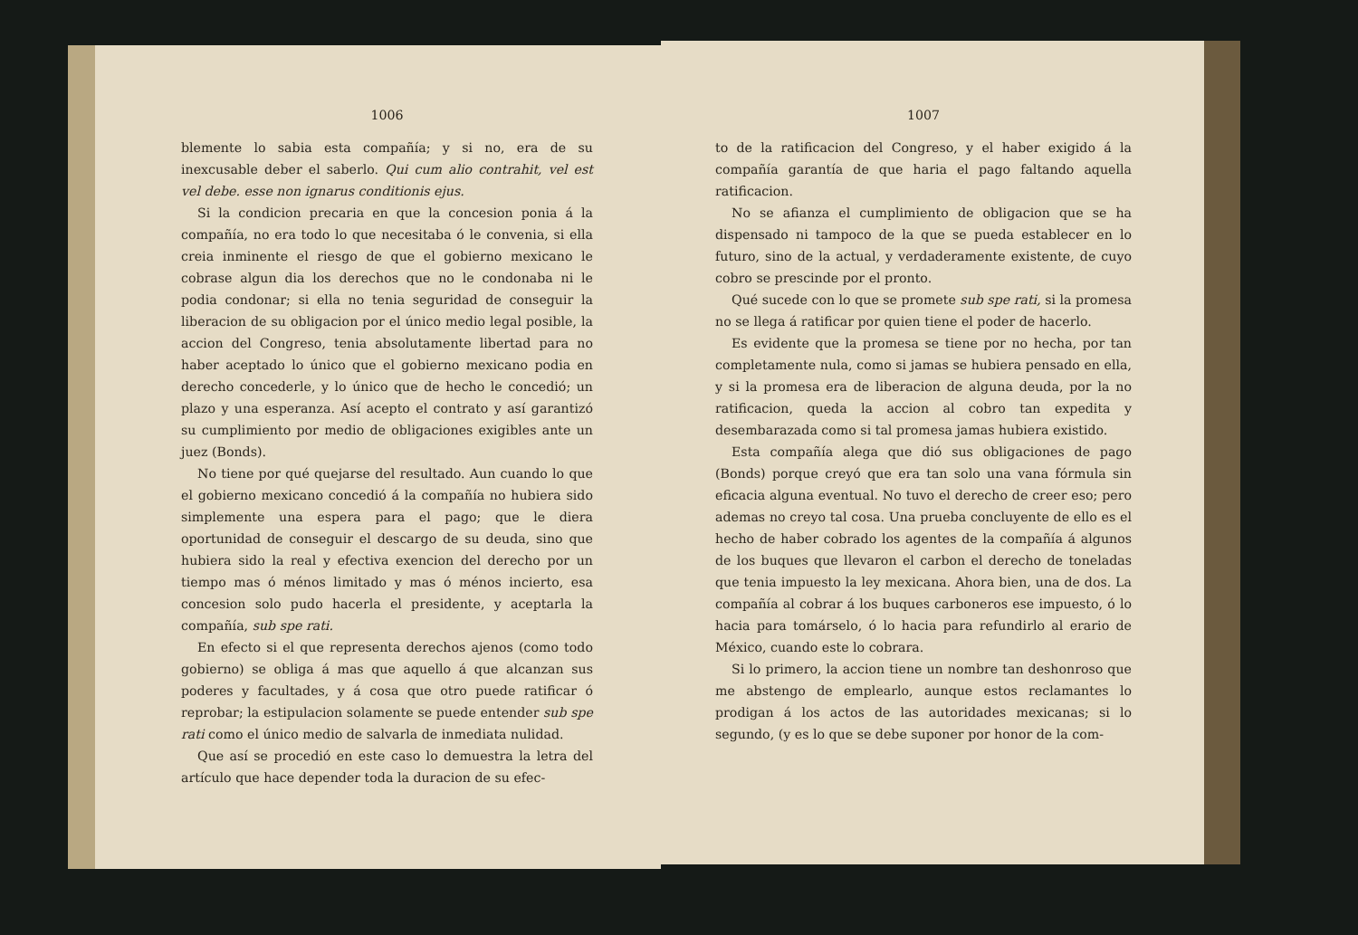1006
blemente lo sabia esta compañía; y si no, era de su inexcusable deber el saberlo. Qui cum alio contrahit, vel est vel debe. esse non ignarus conditionis ejus.
Si la condicion precaria en que la concesion ponia á la compañía, no era todo lo que necesitaba ó le convenia, si ella creia inminente el riesgo de que el gobierno mexicano le cobrase algun dia los derechos que no le condonaba ni le podia condonar; si ella no tenia seguridad de conseguir la liberacion de su obligacion por el único medio legal posible, la accion del Congreso, tenia absolutamente libertad para no haber aceptado lo único que el gobierno mexicano podia en derecho concederle, y lo único que de hecho le concedió; un plazo y una esperanza. Así acepto el contrato y así garantizó su cumplimiento por medio de obligaciones exigibles ante un juez (Bonds).
No tiene por qué quejarse del resultado. Aun cuando lo que el gobierno mexicano concedió á la compañía no hubiera sido simplemente una espera para el pago; que le diera oportunidad de conseguir el descargo de su deuda, sino que hubiera sido la real y efectiva exencion del derecho por un tiempo mas ó ménos limitado y mas ó ménos incierto, esa concesion solo pudo hacerla el presidente, y aceptarla la compañía, sub spe rati.
En efecto si el que representa derechos ajenos (como todo gobierno) se obliga á mas que aquello á que alcanzan sus poderes y facultades, y á cosa que otro puede ratificar ó reprobar; la estipulacion solamente se puede entender sub spe rati como el único medio de salvarla de inmediata nulidad.
Que así se procedió en este caso lo demuestra la letra del artículo que hace depender toda la duracion de su efec-
1007
to de la ratificacion del Congreso, y el haber exigido á la compañía garantía de que haria el pago faltando aquella ratificacion.
No se afianza el cumplimiento de obligacion que se ha dispensado ni tampoco de la que se pueda establecer en lo futuro, sino de la actual, y verdaderamente existente, de cuyo cobro se prescinde por el pronto.
Qué sucede con lo que se promete sub spe rati, si la promesa no se llega á ratificar por quien tiene el poder de hacerlo.
Es evidente que la promesa se tiene por no hecha, por tan completamente nula, como si jamas se hubiera pensado en ella, y si la promesa era de liberacion de alguna deuda, por la no ratificacion, queda la accion al cobro tan expedita y desembarazada como si tal promesa jamas hubiera existido.
Esta compañía alega que dió sus obligaciones de pago (Bonds) porque creyó que era tan solo una vana fórmula sin eficacia alguna eventual. No tuvo el derecho de creer eso; pero ademas no creyo tal cosa. Una prueba concluyente de ello es el hecho de haber cobrado los agentes de la compañía á algunos de los buques que llevaron el carbon el derecho de toneladas que tenia impuesto la ley mexicana. Ahora bien, una de dos. La compañía al cobrar á los buques carboneros ese impuesto, ó lo hacia para tomárselo, ó lo hacia para refundirlo al erario de México, cuando este lo cobrara.
Si lo primero, la accion tiene un nombre tan deshonroso que me abstengo de emplearlo, aunque estos reclamantes lo prodigan á los actos de las autoridades mexicanas; si lo segundo, (y es lo que se debe suponer por honor de la com-